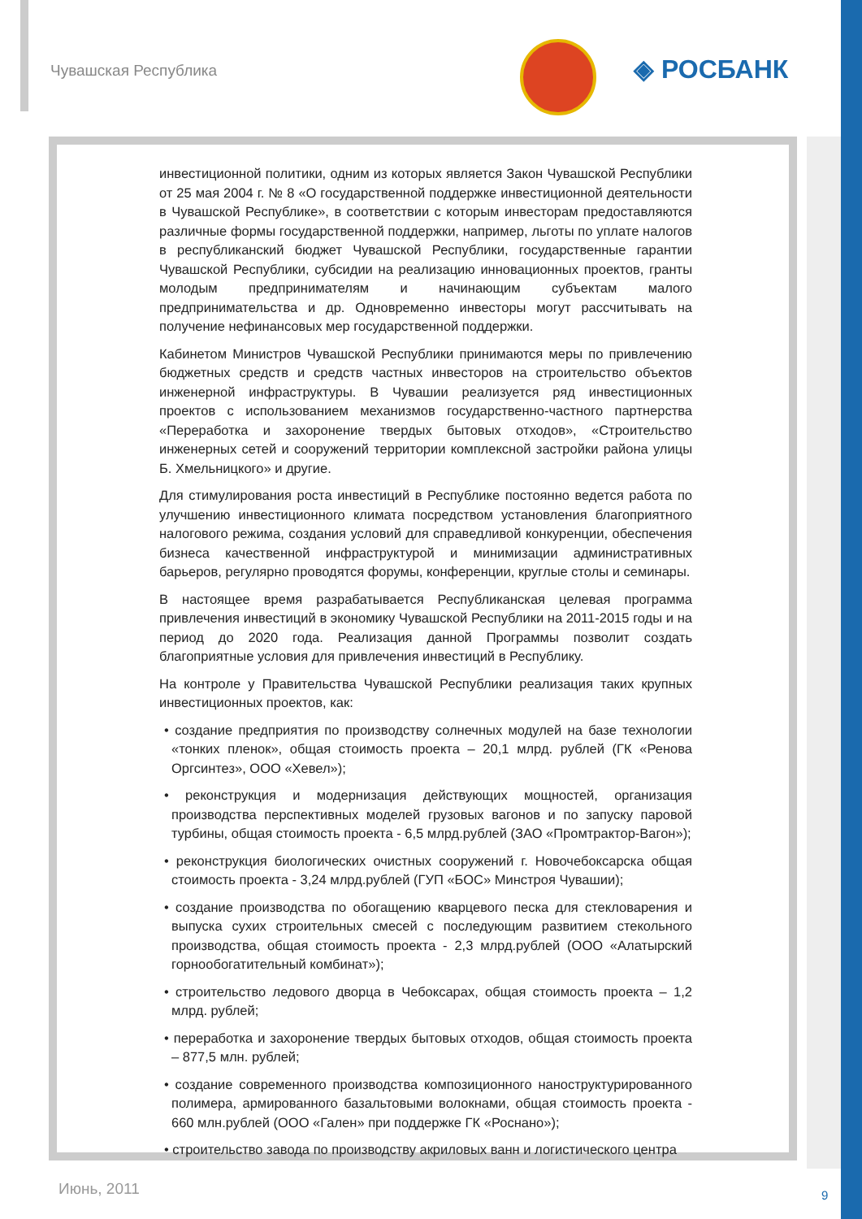Чувашская Республика ◈ РОСБАНК
инвестиционной политики, одним из которых является Закон Чувашской Республики от 25 мая 2004 г. № 8 «О государственной поддержке инвестиционной деятельности в Чувашской Республике», в соответствии с которым инвесторам предоставляются различные формы государственной поддержки, например, льготы по уплате налогов в республиканский бюджет Чувашской Республики, государственные гарантии Чувашской Республики, субсидии на реализацию инновационных проектов, гранты молодым предпринимателям и начинающим субъектам малого предпринимательства и др. Одновременно инвесторы могут рассчитывать на получение нефинансовых мер государственной поддержки.
Кабинетом Министров Чувашской Республики принимаются меры по привлечению бюджетных средств и средств частных инвесторов на строительство объектов инженерной инфраструктуры. В Чувашии реализуется ряд инвестиционных проектов с использованием механизмов государственно-частного партнерства «Переработка и захоронение твердых бытовых отходов», «Строительство инженерных сетей и сооружений территории комплексной застройки района улицы Б. Хмельницкого» и другие.
Для стимулирования роста инвестиций в Республике постоянно ведется работа по улучшению инвестиционного климата посредством установления благоприятного налогового режима, создания условий для справедливой конкуренции, обеспечения бизнеса качественной инфраструктурой и минимизации административных барьеров, регулярно проводятся форумы, конференции, круглые столы и семинары.
В настоящее время разрабатывается Республиканская целевая программа привлечения инвестиций в экономику Чувашской Республики на 2011-2015 годы и на период до 2020 года. Реализация данной Программы позволит создать благоприятные условия для привлечения инвестиций в Республику.
На контроле у Правительства Чувашской Республики реализация таких крупных инвестиционных проектов, как:
• создание предприятия по производству солнечных модулей на базе технологии «тонких пленок», общая стоимость проекта – 20,1 млрд. рублей (ГК «Ренова Оргсинтез», ООО «Хевел»);
• реконструкция и модернизация действующих мощностей, организация производства перспективных моделей грузовых вагонов и по запуску паровой турбины, общая стоимость проекта - 6,5 млрд.рублей (ЗАО «Промтрактор-Вагон»);
• реконструкция биологических очистных сооружений г. Новочебоксарска общая стоимость проекта - 3,24 млрд.рублей (ГУП «БОС» Минстроя Чувашии);
• создание производства по обогащению кварцевого песка для стекловарения и выпуска сухих строительных смесей с последующим развитием стекольного производства, общая стоимость проекта - 2,3 млрд.рублей (ООО «Алатырский горнообогатительный комбинат»);
• строительство ледового дворца в Чебоксарах, общая стоимость проекта – 1,2 млрд. рублей;
• переработка и захоронение твердых бытовых отходов, общая стоимость проекта – 877,5 млн. рублей;
• создание современного производства композиционного наноструктурированного полимера, армированного базальтовыми волокнами, общая стоимость проекта - 660 млн.рублей (ООО «Гален» при поддержке ГК «Роснано»);
• строительство завода по производству акриловых ванн и логистического центра
Июнь, 2011 9